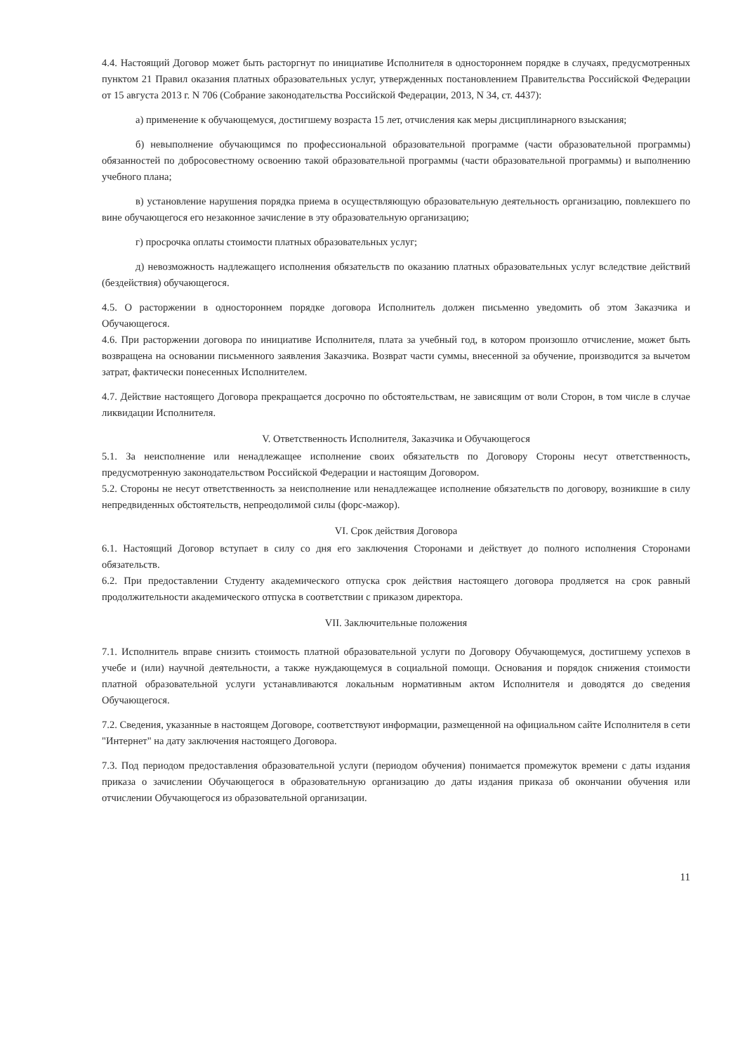4.4. Настоящий Договор может быть расторгнут по инициативе Исполнителя в одностороннем порядке в случаях, предусмотренных пунктом 21 Правил оказания платных образовательных услуг, утвержденных постановлением Правительства Российской Федерации от 15 августа 2013 г. N 706 (Собрание законодательства Российской Федерации, 2013, N 34, ст. 4437):
а) применение к обучающемуся, достигшему возраста 15 лет, отчисления как меры дисциплинарного взыскания;
б) невыполнение обучающимся по профессиональной образовательной программе (части образовательной программы) обязанностей по добросовестному освоению такой образовательной программы (части образовательной программы) и выполнению учебного плана;
в) установление нарушения порядка приема в осуществляющую образовательную деятельность организацию, повлекшего по вине обучающегося его незаконное зачисление в эту образовательную организацию;
г) просрочка оплаты стоимости платных образовательных услуг;
д) невозможность надлежащего исполнения обязательств по оказанию платных образовательных услуг вследствие действий (бездействия) обучающегося.
4.5. О расторжении в одностороннем порядке договора Исполнитель должен письменно уведомить об этом Заказчика и Обучающегося.
4.6. При расторжении договора по инициативе Исполнителя, плата за учебный год, в котором произошло отчисление, может быть возвращена на основании письменного заявления Заказчика. Возврат части суммы, внесенной за обучение, производится за вычетом затрат, фактически понесенных Исполнителем.
4.7. Действие настоящего Договора прекращается досрочно по обстоятельствам, не зависящим от воли Сторон, в том числе в случае ликвидации Исполнителя.
V. Ответственность Исполнителя, Заказчика и Обучающегося
5.1. За неисполнение или ненадлежащее исполнение своих обязательств по Договору Стороны несут ответственность, предусмотренную законодательством Российской Федерации и настоящим Договором.
5.2. Стороны не несут ответственность за неисполнение или ненадлежащее исполнение обязательств по договору, возникшие в силу непредвиденных обстоятельств, непреодолимой силы (форс-мажор).
VI. Срок действия Договора
6.1. Настоящий Договор вступает в силу со дня его заключения Сторонами и действует до полного исполнения Сторонами обязательств.
6.2. При предоставлении Студенту академического отпуска срок действия настоящего договора продляется на срок равный продолжительности академического отпуска в соответствии с приказом директора.
VII. Заключительные положения
7.1. Исполнитель вправе снизить стоимость платной образовательной услуги по Договору Обучающемуся, достигшему успехов в учебе и (или) научной деятельности, а также нуждающемуся в социальной помощи. Основания и порядок снижения стоимости платной образовательной услуги устанавливаются локальным нормативным актом Исполнителя и доводятся до сведения Обучающегося.
7.2. Сведения, указанные в настоящем Договоре, соответствуют информации, размещенной на официальном сайте Исполнителя в сети "Интернет" на дату заключения настоящего Договора.
7.3. Под периодом предоставления образовательной услуги (периодом обучения) понимается промежуток времени с даты издания приказа о зачислении Обучающегося в образовательную организацию до даты издания приказа об окончании обучения или отчислении Обучающегося из образовательной организации.
11